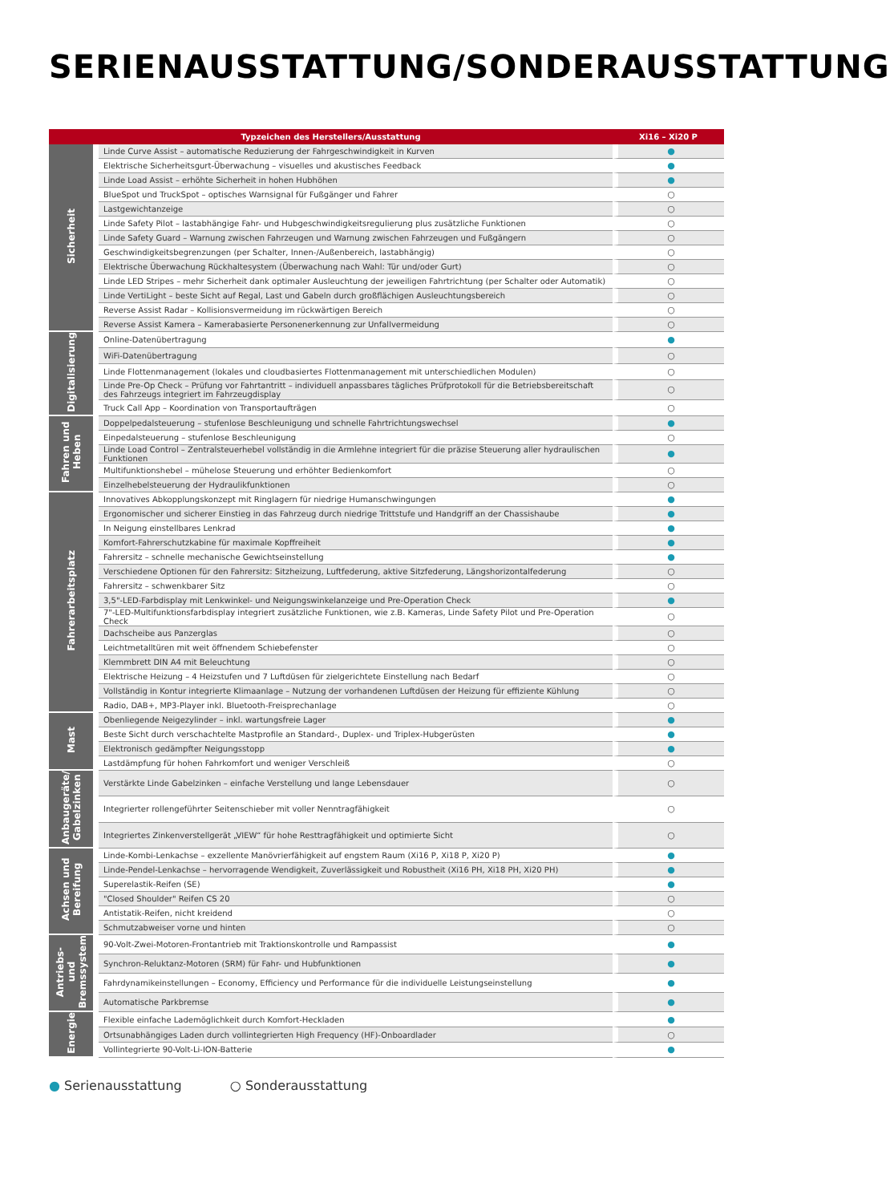SERIENAUSSTATTUNG/SONDERAUSSTATTUNG
| Typzeichen des Herstellers/Ausstattung | | Xi16 – Xi20 P |
| --- | --- | --- |
| Sicherheit | Linde Curve Assist – automatische Reduzierung der Fahrgeschwindigkeit in Kurven | ● |
| | Elektrische Sicherheitsgurt-Überwachung – visuelles und akustisches Feedback | ● |
| | Linde Load Assist – erhöhte Sicherheit in hohen Hubhöhen | ● |
| | BlueSpot und TruckSpot – optisches Warnsignal für Fußgänger und Fahrer | ○ |
| | Lastgewichtanzeige | ○ |
| | Linde Safety Pilot – lastabhängige Fahr- und Hubgeschwindigkeitsregulierung plus zusätzliche Funktionen | ○ |
| | Linde Safety Guard – Warnung zwischen Fahrzeugen und Warnung zwischen Fahrzeugen und Fußgängern | ○ |
| | Geschwindigkeitsbegrenzungen (per Schalter, Innen-/Außenbereich, lastabhängig) | ○ |
| | Elektrische Überwachung Rückhaltesystem (Überwachung nach Wahl: Tür und/oder Gurt) | ○ |
| | Linde LED Stripes – mehr Sicherheit dank optimaler Ausleuchtung der jeweiligen Fahrtrichtung (per Schalter oder Automatik) | ○ |
| | Linde VertiLight – beste Sicht auf Regal, Last und Gabeln durch großflächigen Ausleuchtungsbereich | ○ |
| | Reverse Assist Radar – Kollisionsvermeidung im rückwärtigen Bereich | ○ |
| | Reverse Assist Kamera – Kamerabasierte Personenerkennung zur Unfallvermeidung | ○ |
| Digitalisierung | Online-Datenübertragung | ● |
| | WiFi-Datenübertragung | ○ |
| | Linde Flottenmanagement (lokales und cloudbasiertes Flottenmanagement mit unterschiedlichen Modulen) | ○ |
| | Linde Pre-Op Check – Prüfung vor Fahrtantritt – individuell anpassbares tägliches Prüfprotokoll für die Betriebsbereitschaft des Fahrzeugs integriert im Fahrzeugdisplay | ○ |
| | Truck Call App – Koordination von Transportaufträgen | ○ |
| Fahren und Heben | Doppelpedalsteuerung – stufenlose Beschleunigung und schnelle Fahrtrichtungswechsel | ● |
| | Einpedalsteuerung – stufenlose Beschleunigung | ○ |
| | Linde Load Control – Zentralsteuerhebel vollständig in die Armlehne integriert für die präzise Steuerung aller hydraulischen Funktionen | ● |
| | Multifunktionshebel – mühelose Steuerung und erhöhter Bedienkomfort | ○ |
| | Einzelhebelsteuerung der Hydraulikfunktionen | ○ |
| Fahrerarbeitsplatz | Innovatives Abkopplungskonzept mit Ringlagern für niedrige Humanschwingungen | ● |
| | Ergonomischer und sicherer Einstieg in das Fahrzeug durch niedrige Trittstufe und Handgriff an der Chassishaube | ● |
| | In Neigung einstellbares Lenkrad | ● |
| | Komfort-Fahrerschutzkabine für maximale Kopffreiheit | ● |
| | Fahrersitz – schnelle mechanische Gewichtseinstellung | ● |
| | Verschiedene Optionen für den Fahrersitz: Sitzheizung, Luftfederung, aktive Sitzfederung, Längshorizontalfederung | ○ |
| | Fahrersitz – schwenkbarer Sitz | ○ |
| | 3,5"-LED-Farbdisplay mit Lenkwinkel- und Neigungswinkelanzeige und Pre-Operation Check | ● |
| | 7"-LED-Multifunktionsfarbdisplay integriert zusätzliche Funktionen, wie z.B. Kameras, Linde Safety Pilot und Pre-Operation Check | ○ |
| | Dachscheibe aus Panzerglas | ○ |
| | Leichtmetalltüren mit weit öffnendem Schiebefenster | ○ |
| | Klemmbrett DIN A4 mit Beleuchtung | ○ |
| | Elektrische Heizung – 4 Heizstufen und 7 Luftdüsen für zielgerichtete Einstellung nach Bedarf | ○ |
| | Vollständig in Kontur integrierte Klimaanlage – Nutzung der vorhandenen Luftdüsen der Heizung für effiziente Kühlung | ○ |
| | Radio, DAB+, MP3-Player inkl. Bluetooth-Freisprechanlage | ○ |
| Mast | Obenliegende Neigezylinder – inkl. wartungsfreie Lager | ● |
| | Beste Sicht durch verschachtelte Mastprofile an Standard-, Duplex- und Triplex-Hubgerüsten | ● |
| | Elektronisch gedämpfter Neigungsstopp | ● |
| | Lastdämpfung für hohen Fahrkomfort und weniger Verschleiß | ○ |
| Anbaugeräte/ Gabelzinken | Verstärkte Linde Gabelzinken – einfache Verstellung und lange Lebensdauer | ○ |
| | Integrierter rollengeführter Seitenschieber mit voller Nenntragfähigkeit | ○ |
| | Integriertes Zinkenverstellgerät „VIEW“ für hohe Resttragfähigkeit und optimierte Sicht | ○ |
| Achsen und Bereifung | Linde-Kombi-Lenkachse – exzellente Manövrierfähigkeit auf engstem Raum (Xi16 P, Xi18 P, Xi20 P) | ● |
| | Linde-Pendel-Lenkachse – hervorragende Wendigkeit, Zuverlässigkeit und Robustheit (Xi16 PH, Xi18 PH, Xi20 PH) | ● |
| | Superelastik-Reifen (SE) | ● |
| | "Closed Shoulder" Reifen CS 20 | ○ |
| | Antistatik-Reifen, nicht kreidend | ○ |
| | Schmutzabweiser vorne und hinten | ○ |
| Antriebs- und Bremssystem | 90-Volt-Zwei-Motoren-Frontantrieb mit Traktionskontrolle und Rampassist | ● |
| | Synchron-Reluktanz-Motoren (SRM) für Fahr- und Hubfunktionen | ● |
| | Fahrdynamikeinstellungen – Economy, Efficiency und Performance für die individuelle Leistungseinstellung | ● |
| | Automatische Parkbremse | ● |
| Energie | Flexible einfache Lademöglichkeit durch Komfort-Heckladen | ● |
| | Ortsunabhängiges Laden durch vollintegrierten High Frequency (HF)-Onboardlader | ○ |
| | Vollintegrierte 90-Volt-Li-ION-Batterie | ● |
● Serienausstattung ○ Sonderausstattung